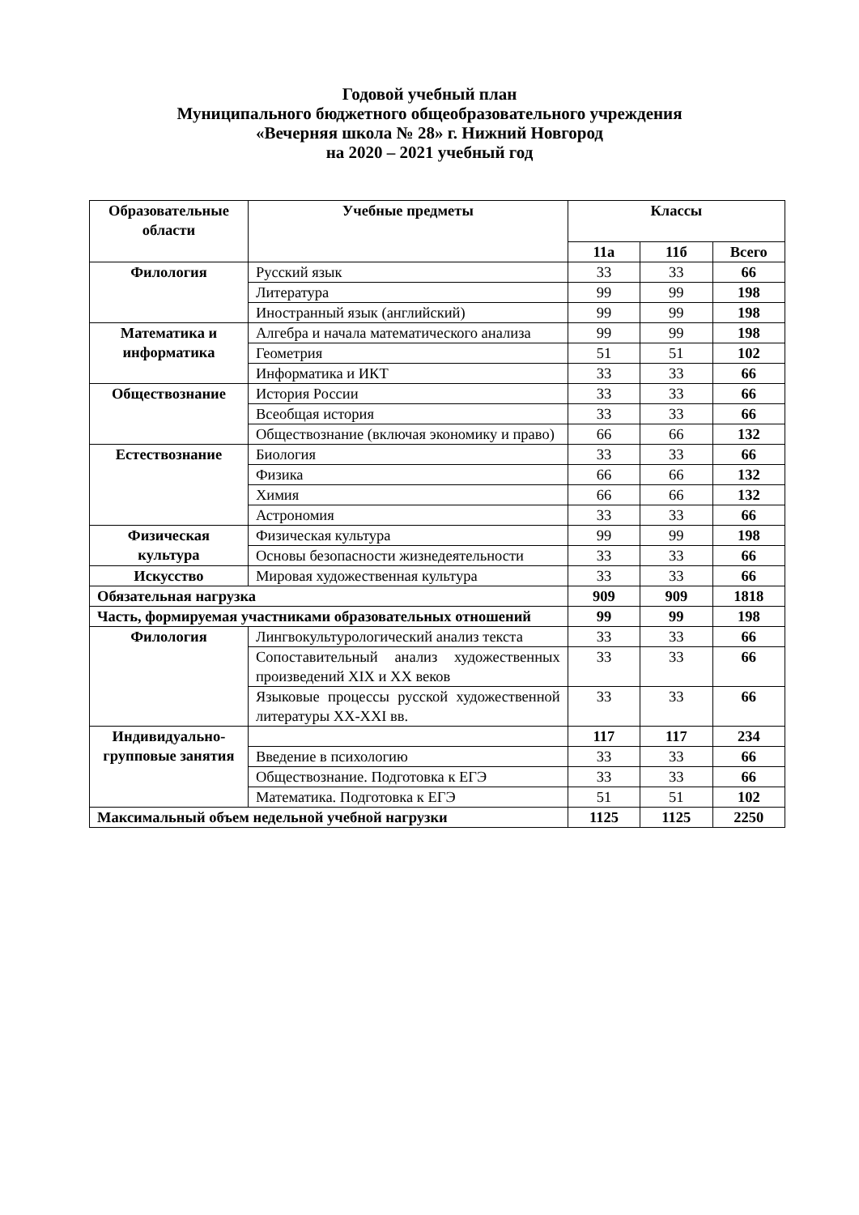Годовой учебный план
Муниципального бюджетного общеобразовательного учреждения
«Вечерняя школа № 28» г. Нижний Новгород
на 2020 – 2021 учебный год
| Образовательные области | Учебные предметы | Классы | | |
| --- | --- | --- | --- | --- |
| | | 11а | 11б | Всего |
| Филология | Русский язык | 33 | 33 | 66 |
| | Литература | 99 | 99 | 198 |
| | Иностранный язык (английский) | 99 | 99 | 198 |
| Математика и информатика | Алгебра и начала математического анализа | 99 | 99 | 198 |
| | Геометрия | 51 | 51 | 102 |
| | Информатика и ИКТ | 33 | 33 | 66 |
| Обществознание | История России | 33 | 33 | 66 |
| | Всеобщая история | 33 | 33 | 66 |
| | Обществознание (включая экономику и право) | 66 | 66 | 132 |
| Естествознание | Биология | 33 | 33 | 66 |
| | Физика | 66 | 66 | 132 |
| | Химия | 66 | 66 | 132 |
| | Астрономия | 33 | 33 | 66 |
| Физическая культура | Физическая культура | 99 | 99 | 198 |
| | Основы безопасности жизнедеятельности | 33 | 33 | 66 |
| Искусство | Мировая художественная культура | 33 | 33 | 66 |
| Обязательная нагрузка | | 909 | 909 | 1818 |
| Часть, формируемая участниками образовательных отношений | | 99 | 99 | 198 |
| Филология | Лингвокультурологический анализ текста | 33 | 33 | 66 |
| | Сопоставительный анализ художественных произведений XIX и XX веков | 33 | 33 | 66 |
| | Языковые процессы русской художественной литературы XX-XXI вв. | 33 | 33 | 66 |
| Индивидуально-групповые занятия | | 117 | 117 | 234 |
| | Введение в психологию | 33 | 33 | 66 |
| | Обществознание. Подготовка к ЕГЭ | 33 | 33 | 66 |
| | Математика. Подготовка к ЕГЭ | 51 | 51 | 102 |
| Максимальный объем недельной учебной нагрузки | | 1125 | 1125 | 2250 |